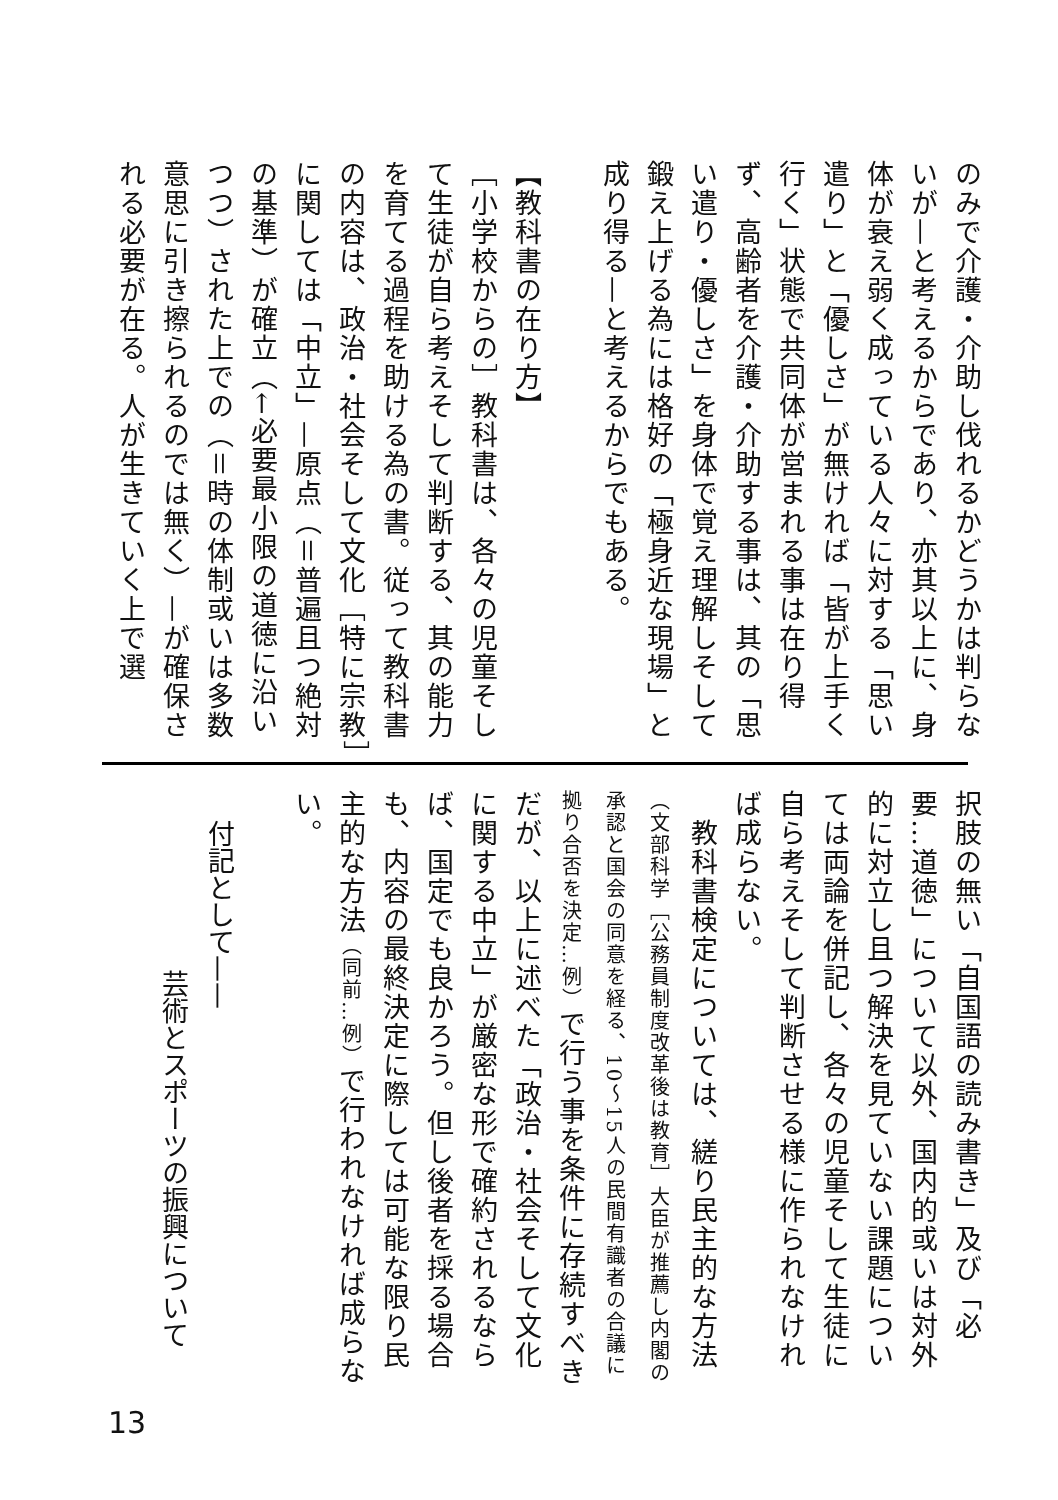のみで介護・介助し伐れるかどうかは判らないが—と考えるからであり、亦其以上に、身体が衰え弱く成っている人々に対する「思い遣り」と「優しさ」が無ければ「皆が上手く行く」状態で共同体が営まれる事は在り得ず、高齢者を介護・介助する事は、其の「思い遣り・優しさ」を身体で覚え理解しそして鍛え上げる為には格好の「極身近な現場」と成り得る—と考えるからでもある。
【教科書の在り方】
［小学校からの］教科書は、各々の児童そして生徒が自ら考えそして判断する、其の能力を育てる過程を助ける為の書。従って教科書の内容は、政治・社会そして文化［特に宗教］に関しては「中立」—原点（＝普遍且つ絶対の基準）が確立（←必要最小限の道徳に沿いつつ）された上での（＝時の体制或いは多数意思に引き擦られるのでは無く）—が確保される必要が在る。人が生きていく上で選
択肢の無い「自国語の読み書き」及び「必要…道徳」について以外、国内的或いは対外的に対立し且つ解決を見ていない課題については両論を併記し、各々の児童そして生徒に自ら考えそして判断させる様に作られなければ成らない。
　教科書検定については、縒り民主的な方法（文部科学［公務員制度改革後は教育］大臣が推薦し内閣の承認と国会の同意を経る、10～15人の民間有識者の合議に拠り合否を決定…例）で行う事を条件に存続すべきだが、以上に述べた「政治・社会そして文化に関する中立」が厳密な形で確約されるならば、国定でも良かろう。但し後者を採る場合も、内容の最終決定に際しては可能な限り民主的な方法（同前…例）で行われなければ成らない。
付記として——
芸術とスポーツの振興について
13